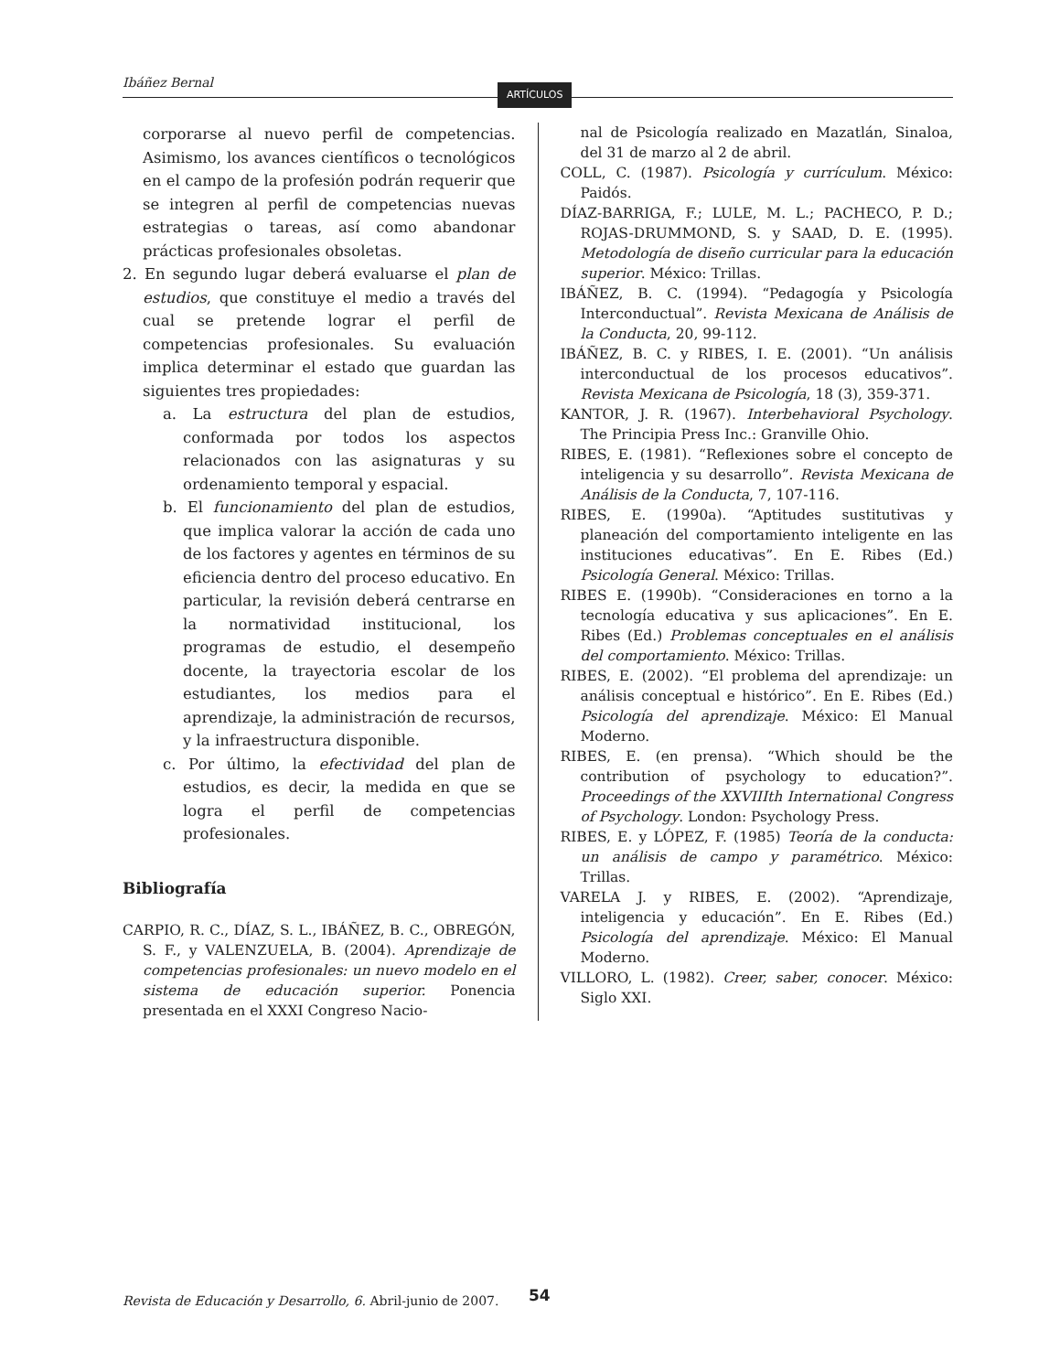Ibáñez Bernal
ARTÍCULOS
corporarse al nuevo perfil de competencias. Asimismo, los avances científicos o tecnológicos en el campo de la profesión podrán requerir que se integren al perfil de competencias nuevas estrategias o tareas, así como abandonar prácticas profesionales obsoletas.
2. En segundo lugar deberá evaluarse el plan de estudios, que constituye el medio a través del cual se pretende lograr el perfil de competencias profesionales. Su evaluación implica determinar el estado que guardan las siguientes tres propiedades:
a. La estructura del plan de estudios, conformada por todos los aspectos relacionados con las asignaturas y su ordenamiento temporal y espacial.
b. El funcionamiento del plan de estudios, que implica valorar la acción de cada uno de los factores y agentes en términos de su eficiencia dentro del proceso educativo. En particular, la revisión deberá centrarse en la normatividad institucional, los programas de estudio, el desempeño docente, la trayectoria escolar de los estudiantes, los medios para el aprendizaje, la administración de recursos, y la infraestructura disponible.
c. Por último, la efectividad del plan de estudios, es decir, la medida en que se logra el perfil de competencias profesionales.
Bibliografía
CARPIO, R. C., DÍAZ, S. L., IBÁÑEZ, B. C., OBREGÓN, S. F., y VALENZUELA, B. (2004). Aprendizaje de competencias profesionales: un nuevo modelo en el sistema de educación superior. Ponencia presentada en el XXXI Congreso Nacio-
nal de Psicología realizado en Mazatlán, Sinaloa, del 31 de marzo al 2 de abril.
COLL, C. (1987). Psicología y currículum. México: Paidós.
DÍAZ-BARRIGA, F.; LULE, M. L.; PACHECO, P. D.; ROJAS-DRUMMOND, S. y SAAD, D. E. (1995). Metodología de diseño curricular para la educación superior. México: Trillas.
IBÁÑEZ, B. C. (1994). “Pedagogía y Psicología Interconductual”. Revista Mexicana de Análisis de la Conducta, 20, 99-112.
IBÁÑEZ, B. C. y RIBES, I. E. (2001). “Un análisis interconductual de los procesos educativos”. Revista Mexicana de Psicología, 18 (3), 359-371.
KANTOR, J. R. (1967). Interbehavioral Psychology. The Principia Press Inc.: Granville Ohio.
RIBES, E. (1981). “Reflexiones sobre el concepto de inteligencia y su desarrollo”. Revista Mexicana de Análisis de la Conducta, 7, 107-116.
RIBES, E. (1990a). “Aptitudes sustitutivas y planeación del comportamiento inteligente en las instituciones educativas”. En E. Ribes (Ed.) Psicología General. México: Trillas.
RIBES E. (1990b). “Consideraciones en torno a la tecnología educativa y sus aplicaciones”. En E. Ribes (Ed.) Problemas conceptuales en el análisis del comportamiento. México: Trillas.
RIBES, E. (2002). “El problema del aprendizaje: un análisis conceptual e histórico”. En E. Ribes (Ed.) Psicología del aprendizaje. México: El Manual Moderno.
RIBES, E. (en prensa). “Which should be the contribution of psychology to education?”. Proceedings of the XXVIIIth International Congress of Psychology. London: Psychology Press.
RIBES, E. y LÓPEZ, F. (1985) Teoría de la conducta: un análisis de campo y paramétrico. México: Trillas.
VARELA J. y RIBES, E. (2002). “Aprendizaje, inteligencia y educación”. En E. Ribes (Ed.) Psicología del aprendizaje. México: El Manual Moderno.
VILLORO, L. (1982). Creer, saber, conocer. México: Siglo XXI.
Revista de Educación y Desarrollo, 6. Abril-junio de 2007.
54